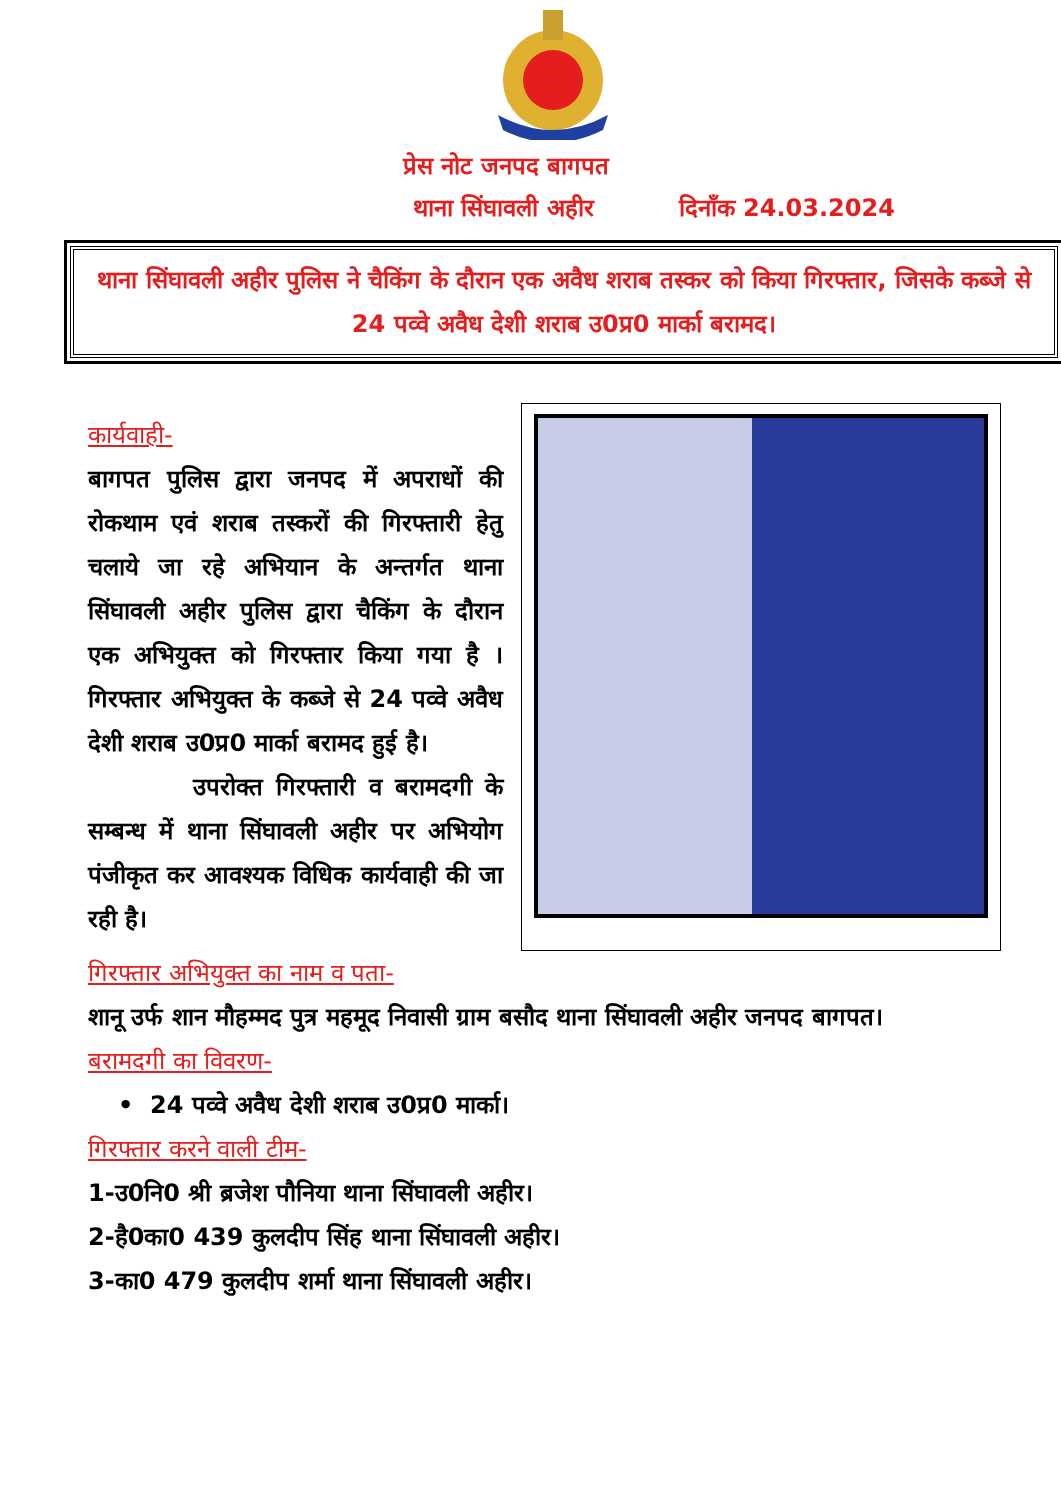प्रेस नोट जनपद बागपत
थाना सिंघावली अहीर दिनाँक 24.03.2024
थाना सिंघावली अहीर पुलिस ने चैकिंग के दौरान एक अवैध शराब तस्कर को किया गिरफ्तार, जिसके कब्जे से 24 पव्वे अवैध देशी शराब उ0प्र0 मार्का बरामद।
कार्यवाही-
बागपत पुलिस द्वारा जनपद में अपराधों की रोकथाम एवं शराब तस्करों की गिरफ्तारी हेतु चलाये जा रहे अभियान के अन्तर्गत थाना सिंघावली अहीर पुलिस द्वारा चैकिंग के दौरान एक अभियुक्त को गिरफ्तार किया गया है । गिरफ्तार अभियुक्त के कब्जे से 24 पव्वे अवैध देशी शराब उ0प्र0 मार्का बरामद हुई है।
उपरोक्त गिरफ्तारी व बरामदगी के सम्बन्ध में थाना सिंघावली अहीर पर अभियोग पंजीकृत कर आवश्यक विधिक कार्यवाही की जा रही है।
गिरफ्तार अभियुक्त का नाम व पता-
शानू उर्फ शान मौहम्मद पुत्र महमूद निवासी ग्राम बसौद थाना सिंघावली अहीर जनपद बागपत।
बरामदगी का विवरण-
• 24 पव्वे अवैध देशी शराब उ0प्र0 मार्का।
गिरफ्तार करने वाली टीम-
1-उ0नि0 श्री ब्रजेश पौनिया थाना सिंघावली अहीर।
2-है0का0 439 कुलदीप सिंह थाना सिंघावली अहीर।
3-का0 479 कुलदीप शर्मा थाना सिंघावली अहीर।